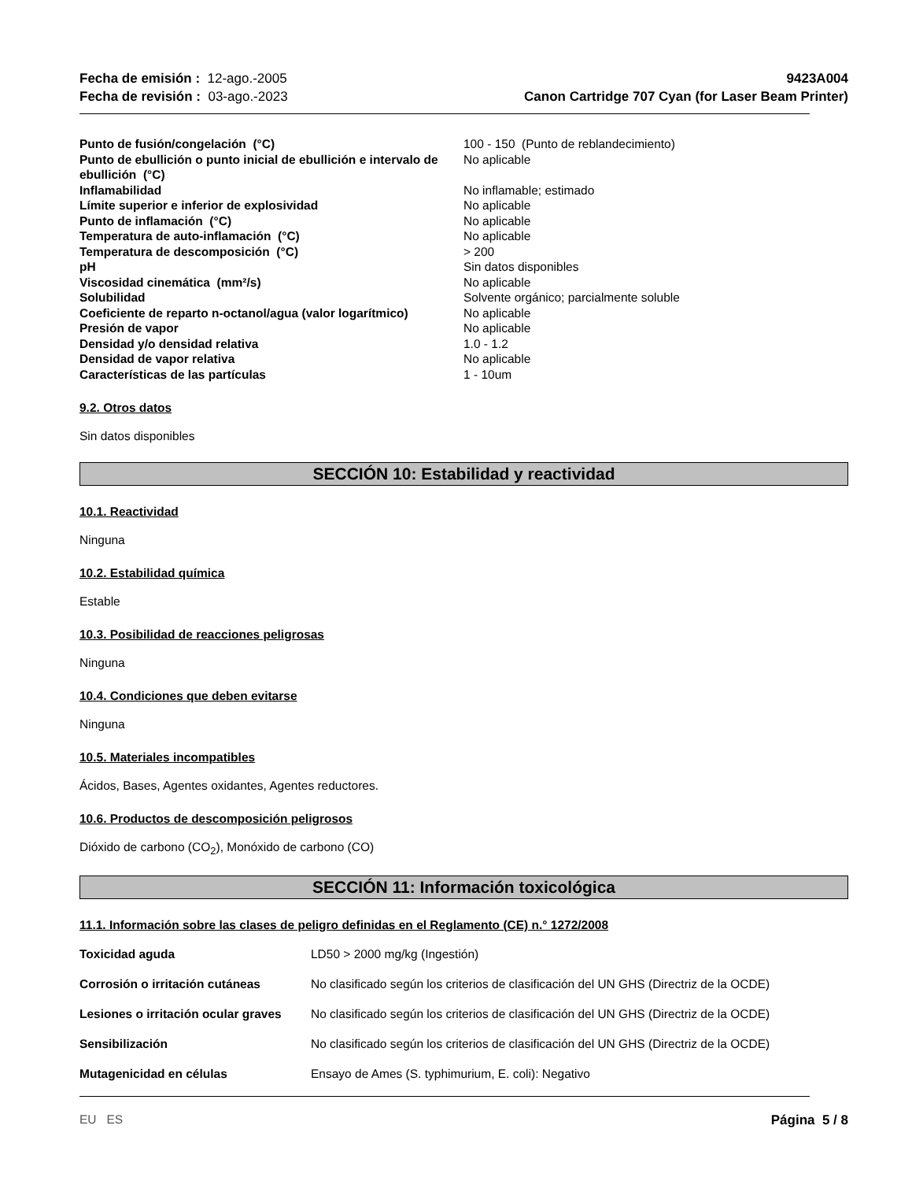Fecha de emisión : 12-ago.-2005
Fecha de revisión : 03-ago.-2023
9423A004
Canon Cartridge 707 Cyan (for Laser Beam Printer)
| Punto de fusión/congelación (°C) | 100 - 150 (Punto de reblandecimiento) |
| Punto de ebullición o punto inicial de ebullición e intervalo de ebullición (°C) | No aplicable |
| Inflamabilidad | No inflamable; estimado |
| Límite superior e inferior de explosividad | No aplicable |
| Punto de inflamación (°C) | No aplicable |
| Temperatura de auto-inflamación (°C) | No aplicable |
| Temperatura de descomposición (°C) | > 200 |
| pH | Sin datos disponibles |
| Viscosidad cinemática (mm²/s) | No aplicable |
| Solubilidad | Solvente orgánico; parcialmente soluble |
| Coeficiente de reparto n-octanol/agua (valor logarítmico) | No aplicable |
| Presión de vapor | No aplicable |
| Densidad y/o densidad relativa | 1.0 - 1.2 |
| Densidad de vapor relativa | No aplicable |
| Características de las partículas | 1 - 10um |
9.2. Otros datos
Sin datos disponibles
SECCIÓN 10: Estabilidad y reactividad
10.1. Reactividad
Ninguna
10.2. Estabilidad química
Estable
10.3. Posibilidad de reacciones peligrosas
Ninguna
10.4. Condiciones que deben evitarse
Ninguna
10.5. Materiales incompatibles
Ácidos, Bases, Agentes oxidantes, Agentes reductores.
10.6. Productos de descomposición peligrosos
Dióxido de carbono (CO<sub>2</sub>), Monóxido de carbono (CO)
SECCIÓN 11: Información toxicológica
11.1. Información sobre las clases de peligro definidas en el Reglamento (CE) n.° 1272/2008
| Toxicidad aguda | LD50 > 2000 mg/kg (Ingestión) |
| Corrosión o irritación cutáneas | No clasificado según los criterios de clasificación del UN GHS (Directriz de la OCDE) |
| Lesiones o irritación ocular graves | No clasificado según los criterios de clasificación del UN GHS (Directriz de la OCDE) |
| Sensibilización | No clasificado según los criterios de clasificación del UN GHS (Directriz de la OCDE) |
| Mutagenicidad en células | Ensayo de Ames (S. typhimurium, E. coli): Negativo |
EU ES Página 5 / 8